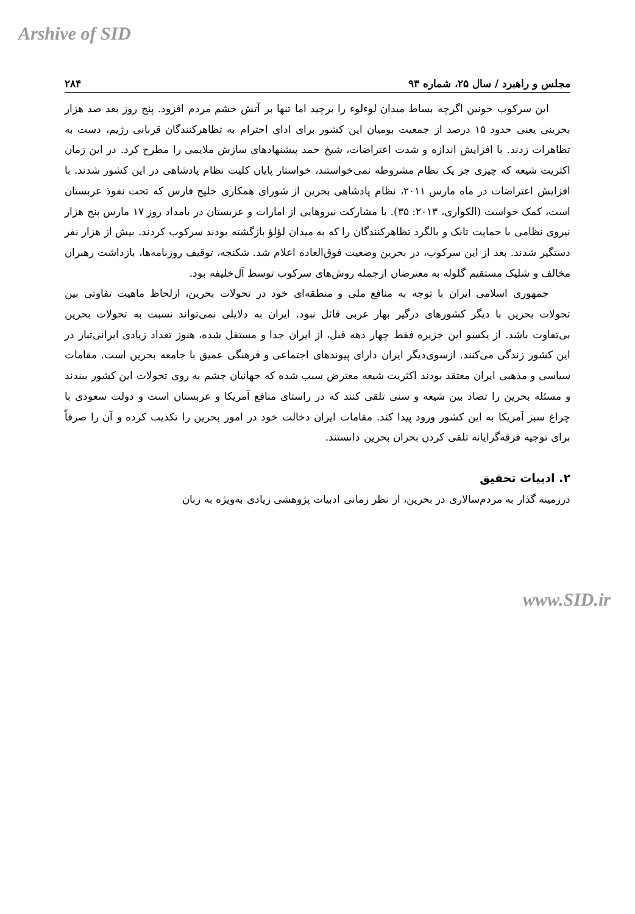Arshive of SID
مجلس و راهبرد / سال ۲۵، شماره ۹۳ ۲۸۴
این سرکوب خونین اگرچه بساط میدان لوءلوء را برچید اما تنها بر آتش خشم مردم افزود. پنج روز بعد صد هزار بحرینی یعنی حدود ۱۵ درصد از جمعیت بومیان این کشور برای ادای احترام به تظاهرکنندگان قربانی رژیم، دست به تظاهرات زدند. با افزایش اندازه و شدت اعتراضات، شیخ حمد پیشنهادهای سازش ملایمی را مطرح کرد. در این زمان اکثریت شیعه که چیزی جز یک نظام مشروطه نمی‌خواستند، خواستار پایان کلیت نظام پادشاهی در این کشور شدند. با افزایش اعتراضات در ماه مارس ۲۰۱۱، نظام پادشاهی بحرین از شورای همکاری خلیج فارس که تحت نفوذ عربستان است، کمک خواست (الکواری، ۲۰۱۳: ۳۵). با مشارکت نیروهایی از امارات و عربستان در بامداد روز ۱۷ مارس پنج هزار نیروی نظامی با حمایت تانک و بالگرد تظاهرکنندگان را که به میدان لؤلؤ بازگشته بودند سرکوب کردند. بیش از هزار نفر دستگیر شدند. بعد از این سرکوب، در بحرین وضعیت فوق‌العاده اعلام شد. شکنجه، توقیف روزنامه‌ها، بازداشت رهبران مخالف و شلیک مستقیم گلوله به معترضان ازجمله روش‌های سرکوب توسط آل‌خلیفه بود.
جمهوری اسلامی ایران با توجه به منافع ملی و منطقه‌ای خود در تحولات بحرین، ازلحاظ ماهیت تفاوتی بین تحولات بحرین با دیگر کشورهای درگیر بهار عربی قائل نبود. ایران به دلایلی نمی‌تواند نسبت به تحولات بحرین بی‌تفاوت باشد. از یکسو این جزیره فقط چهار دهه قبل، از ایران جدا و مستقل شده، هنوز تعداد زیادی ایرانی‌تبار در این کشور زندگی می‌کنند. ازسوی‌دیگر ایران دارای پیوندهای اجتماعی و فرهنگی عمیق با جامعه بحرین است. مقامات سیاسی و مذهبی ایران معتقد بودند اکثریت شیعه معترض سبب شده که جهانیان چشم به روی تحولات این کشور ببندند و مسئله بحرین را تضاد بین شیعه و سنی تلقی کنند که در راستای منافع آمریکا و عربستان است و دولت سعودی با چراغ سبز آمریکا به این کشور ورود پیدا کند. مقامات ایران دخالت خود در امور بحرین را تکذیب کرده و آن را صرفاً برای توجیه فرقه‌گرایانه تلقی کردن بحران بحرین دانستند.
۲. ادبیات تحقیق
درزمینه گذار به مردم‌سالاری در بحرین، از نظر زمانی ادبیات پژوهشی زیادی به‌ویژه به زبان
www.SID.ir